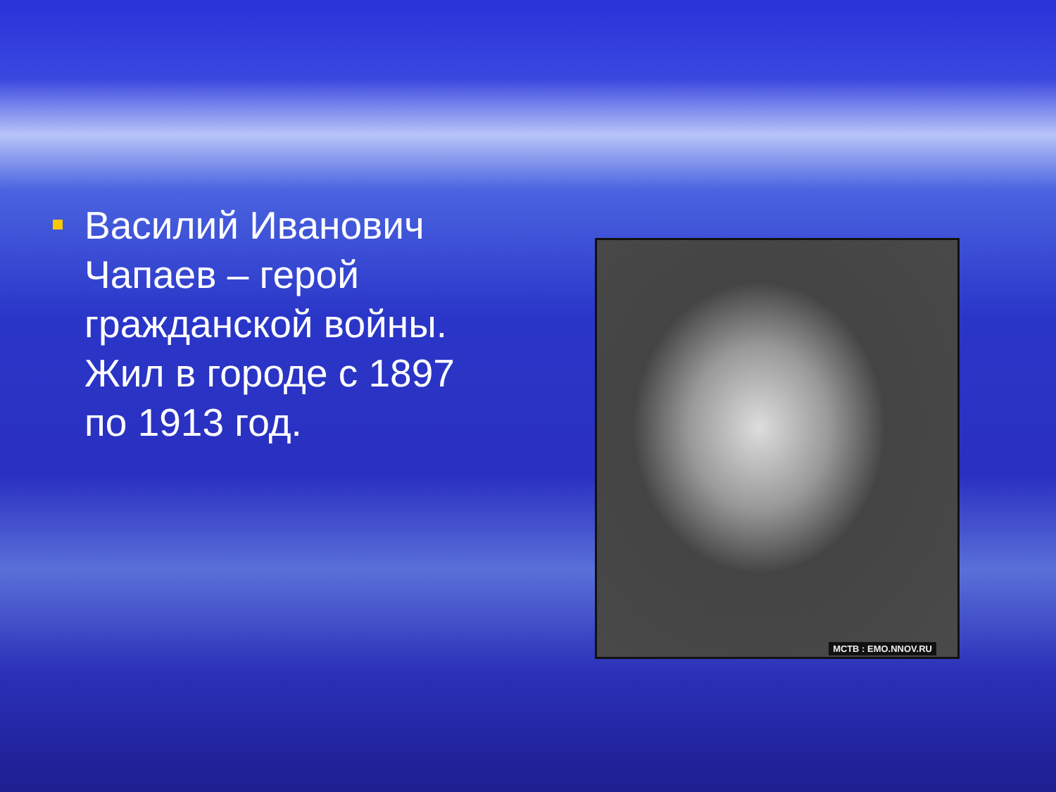Василий Иванович Чапаев – герой гражданской войны. Жил в городе с 1897 по 1913 год.
МСТВ : EMO.NNOV.RU